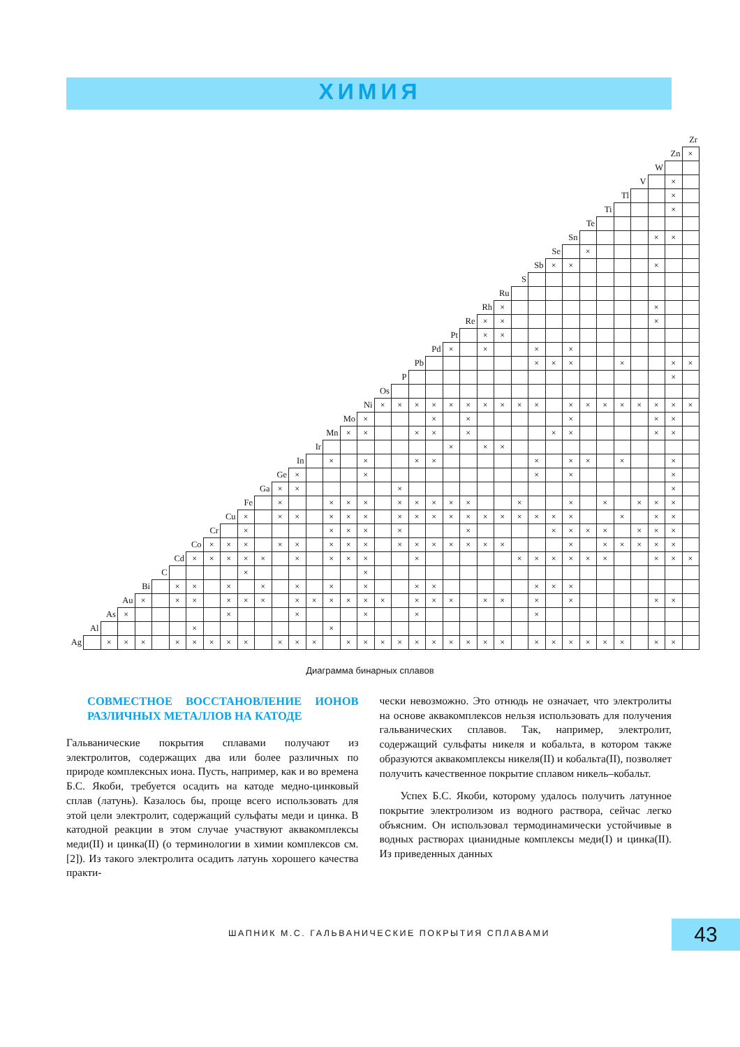ХИМИЯ
| | | | | | | | | | | | | | | | | | | | | | | | | | | | | | | | | | | | | Zr |
| | | | | | | | | | | | | | | | | | | | | | | | | | | | | | | | | | | | Zn | × |
| | | | | | | | | | | | | | | | | | | | | | | | | | | | | | | | | | | W | | |
| | | | | | | | | | | | | | | | | | | | | | | | | | | | | | | | | | V | | × | |
| | | | | | | | | | | | | | | | | | | | | | | | | | | | | | | | | Tl | | | × | |
| | | | | | | | | | | | | | | | | | | | | | | | | | | | | | | | Ti | | | | × | |
| | | | | | | | | | | | | | | | | | | | | | | | | | | | | | | Te | | | | | | |
| | | | | | | | | | | | | | | | | | | | | | | | | | | | | | Sn | | | | | × | × | |
| | | | | | | | | | | | | | | | | | | | | | | | | | | | | Se | | × | | | | | | |
| | | | | | | | | | | | | | | | | | | | | | | | | | | | Sb | × | × | | | | | × | | |
| | | | | | | | | | | | | | | | | | | | | | | | | | | S | | | | | | | | | | |
| | | | | | | | | | | | | | | | | | | | | | | | | | Ru | | | | | | | | | | | |
| | | | | | | | | | | | | | | | | | | | | | | | | Rh | × | | | | | | | | | × | | |
| | | | | | | | | | | | | | | | | | | | | | | | Re | × | × | | | | | | | | | × | | |
| | | | | | | | | | | | | | | | | | | | | | | Pt | | × | × | | | | | | | | | | | |
| | | | | | | | | | | | | | | | | | | | | | Pd | × | | × | | | × | | × | | | | | | | |
| | | | | | | | | | | | | | | | | | | | | Pb | | | | | | | × | × | × | | | × | | | × | × |
| | | | | | | | | | | | | | | | | | | | P | | | | | | | | | | | | | | | | × | |
| | | | | | | | | | | | | | | | | | | Os | | | | | | | | | | | | | | | | | | |
| | | | | | | | | | | | | | | | | | Ni | × | × | × | × | × | × | × | × | × | × | | × | × | × | × | × | × | × | × |
| | | | | | | | | | | | | | | | | Mo | × | | | | × | | × | | | | | | × | | | | | × | × | |
| | | | | | | | | | | | | | | | Mn | × | × | | | × | × | | × | | | | | × | × | | | | | × | × | |
| | | | | | | | | | | | | | | Ir | | | | | | | | × | | × | × | | | | | | | | | | | |
| | | | | | | | | | | | | | In | | × | | × | | | × | × | | | | | | × | | × | × | | × | | | × | |
| | | | | | | | | | | | | Ge | × | | | | × | | | | | | | | | | × | | × | | | | | | × | |
| | | | | | | | | | | | Ga | × | × | | | | | | × | | | | | | | | | | | | | | | | × | |
| | | | | | | | | | | Fe | | × | | | × | × | × | | × | × | × | × | × | | | × | | | × | | × | | × | × | × | |
| | | | | | | | | | Cu | × | | × | × | | × | × | × | | × | × | × | × | × | × | × | × | × | × | × | | | × | | × | × | |
| | | | | | | | | Cr | | × | | | | | × | × | × | | × | | | | × | | | | | × | × | × | × | | × | × | × | |
| | | | | | | | Co | × | × | × | | × | × | | × | × | × | | × | × | × | × | × | × | × | | | | × | | × | × | × | × | × | |
| | | | | | | Cd | × | × | × | × | × | | × | | × | × | × | | | × | | | | | | × | × | × | × | × | × | | | × | × | × |
| | | | | | C | | | | | × | | | | | | | × | | | | | | | | | | | | | | | | | | | |
| | | | | Bi | | × | × | | × | | × | | × | | × | | × | | | × | × | | | | | | × | × | × | | | | | | | |
| | | | Au | × | | × | × | | × | × | × | | × | × | × | × | × | × | | × | × | × | | × | × | | × | | × | | | | | × | × | |
| | | As | × | | | | | | × | | | | × | | | | × | | | × | | | | | | | × | | | | | | | | | |
| | Al | | | | | | × | | | | | | | | × | | | | | | | | | | | | | | | | | | | | | |
| Ag | | × | × | × | | × | × | × | × | × | | × | × | × | | × | × | × | × | × | × | × | × | × | × | | × | × | × | × | × | × | | × | × | |
Диаграмма бинарных сплавов
СОВМЕСТНОЕ ВОССТАНОВЛЕНИЕ ИОНОВ РАЗЛИЧНЫХ МЕТАЛЛОВ НА КАТОДЕ
Гальванические покрытия сплавами получают из электролитов, содержащих два или более различных по природе комплексных иона. Пусть, например, как и во времена Б.С. Якоби, требуется осадить на катоде медно-цинковый сплав (латунь). Казалось бы, проще всего использовать для этой цели электролит, содержащий сульфаты меди и цинка. В катодной реакции в этом случае участвуют аквакомплексы меди(II) и цинка(II) (о терминологии в химии комплексов см. [2]). Из такого электролита осадить латунь хорошего качества практи-
чески невозможно. Это отнюдь не означает, что электролиты на основе аквакомплексов нельзя использовать для получения гальванических сплавов. Так, например, электролит, содержащий сульфаты никеля и кобальта, в котором также образуются аквакомплексы никеля(II) и кобальта(II), позволяет получить качественное покрытие сплавом никель–кобальт.
Успех Б.С. Якоби, которому удалось получить латунное покрытие электролизом из водного раствора, сейчас легко объясним. Он использовал термодинамически устойчивые в водных растворах цианидные комплексы меди(I) и цинка(II). Из приведенных данных
ШАПНИК М.С. ГАЛЬВАНИЧЕСКИЕ ПОКРЫТИЯ СПЛАВАМИ 43